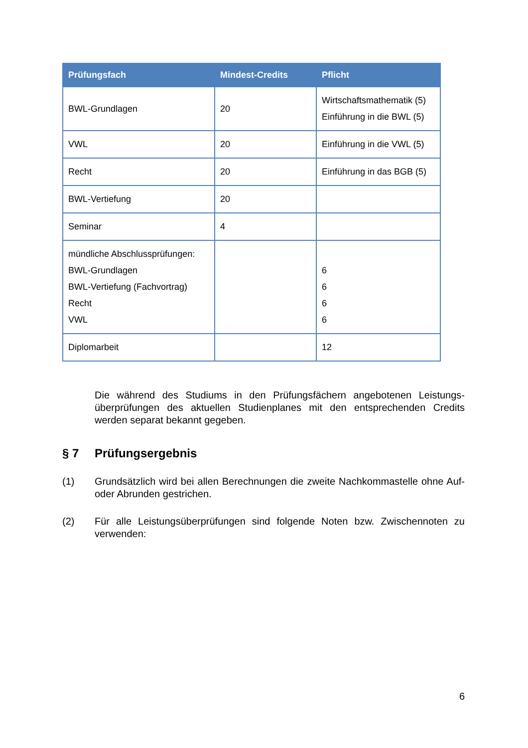| Prüfungsfach | Mindest-Credits | Pflicht |
| --- | --- | --- |
| BWL-Grundlagen | 20 | Wirtschaftsmathematik (5) Einführung in die BWL (5) |
| VWL | 20 | Einführung in die VWL (5) |
| Recht | 20 | Einführung in das BGB (5) |
| BWL-Vertiefung | 20 | |
| Seminar | 4 | |
| mündliche Abschlussprüfungen: BWL-Grundlagen BWL-Vertiefung (Fachvortrag) Recht VWL | | 6 6 6 6 |
| Diplomarbeit | | 12 |
Die während des Studiums in den Prüfungsfächern angebotenen Leistungs­überprüfungen des aktuellen Studienplanes mit den entsprechenden Credits werden separat bekannt gegeben.
§ 7 Prüfungsergebnis
(1) Grundsätzlich wird bei allen Berechnungen die zweite Nachkommastelle ohne Auf- oder Abrunden gestrichen.
(2) Für alle Leistungsüberprüfungen sind folgende Noten bzw. Zwischennoten zu verwenden:
6